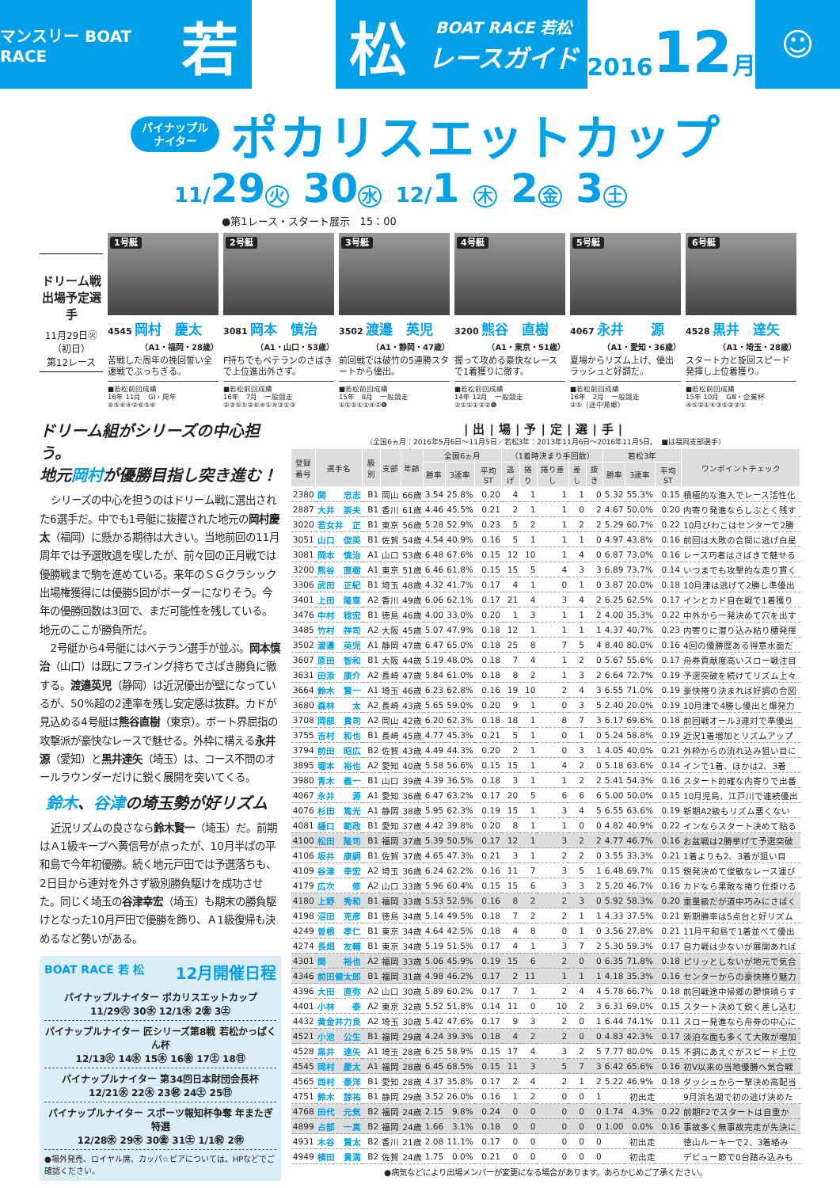マンスリー BOAT RACE
若 松
BOAT RACE 若松
レースガイド
2016 12 月
☺
パイナップル
ナイター
ポカリスエットカップ
11/29 火 30 水 12/1 木 2 金 3 土
●第1レース・スタート展示　15：00
ドリーム戦
出場予定選手
11月29日㊋
（初日）
第12レース
1号艇
4545 岡村　慶太
（A1・福岡・28歳）
苦戦した周年の挽回誓い全速戦でぶっちぎる。
■若松前回成績
16年 11月　GⅠ・周年
⑥⑤⑥④②⑥⑤⑥
2号艇
3081 岡本　慎治
（A1・山口・53歳）
F持ちでもベテランのさばきで上位進出外さず。
■若松前回成績
16年　7月　一般競走
②③⑤⑤②⑥④①④③①③
3号艇
3502 渡邉　英児
（A1・静岡・47歳）
前回戦では破竹の5連勝スタートから優出。
■若松前回成績
15年　8月　一般競走
①①①①①④②❻
4号艇
3200 熊谷　直樹
（A1・東京・51歳）
握って攻める豪快なレースで1着獲りに徹す。
■若松前回成績
14年 12月　一般競走
②①①①②②❺
5号艇
4067 永井　　源
（A1・愛知・36歳）
夏場からリズム上げ、優出ラッシュと好調だ。
■若松前回成績
16年　2月　一般競走
②⑤（途中帰郷）
6号艇
4528 黒井　達矢
（A1・埼玉・28歳）
スタート力と旋回スピード発揮し上位着獲り。
■若松前回成績
15年 10月　GⅢ・企業杯
④⑤②①④③⑤②②①
ドリーム組がシリーズの中心担う。
地元岡村が優勝目指し突き進む！
シリーズの中心を担うのはドリーム戦に選出された6選手だ。中でも1号艇に抜擢された地元の岡村慶太（福岡）に懸かる期待は大きい。当地前回の11月周年では予選敗退を喫したが、前々回の正月戦では優勝戦まで駒を進めている。来年のＳＧクラシック出場権獲得には優勝5回がボーダーになりそう。今年の優勝回数は3回で、まだ可能性を残している。地元のここが勝負所だ。
2号艇から4号艇にはベテラン選手が並ぶ。岡本慎治（山口）は既にフライング持ちでさばき勝負に徹する。渡邉英児（静岡）は近況優出が壁になっているが、50%超の2連率を残し安定感は抜群。カドが見込める4号艇は熊谷直樹（東京）。ボート界屈指の攻撃派が豪快なレースで魅せる。外枠に構える永井源（愛知）と黒井達矢（埼玉）は、コース不問のオールラウンダーだけに鋭く展開を突いてくる。
鈴木、谷津の埼玉勢が好リズム
近況リズムの良さなら鈴木賢一（埼玉）だ。前期はＡ1級キープへ黄信号が点ったが、10月半ばの平和島で今年初優勝。続く地元戸田では予選落ちも、2日目から連対を外さず級別勝負駆けを成功させた。同じく埼玉の谷津幸宏（埼玉）も期末の勝負駆けとなった10月戸田で優勝を飾り、Ａ1級復帰も決めるなど勢いがある。
BOAT RACE 若 松 12月開催日程
パイナップルナイター ポカリスエットカップ
11/29㊋ 30㊌ 12/1㊍ 2㊎ 3㊏
パイナップルナイター 匠シリーズ第8戦 若松かっぱくん杯
12/13㊋ 14㊌ 15㊍ 16㊎ 17㊏ 18㊐
パイナップルナイター 第34回日本財団会長杯
12/21㊌ 22㊍ 23㊗ 24㊏ 25㊐
パイナップルナイター スポーツ報知杯争奪 年またぎ特選
12/28㊌ 29㊍ 30㊎ 31㊏ 1/1㊗ 2㊡
●場外発売、ロイヤル席、カッパ☆ピアについては、HPなどでご確認ください。
|出|場|予|定|選|手|
（全国6ヵ月：2016年5月6日～11月5日／若松3年：2013年11月6日～2016年11月5日。　■は福岡支部選手）
| 登録 番号 | 選手名 | 級別 | 支部 | 年齢 | 全国6ヵ月 | | | （1着時決まり手回数） | | | | | 若松3年 | | | ワンポイントチェック |
| --- | --- | --- | --- | --- | --- | --- | --- | --- | --- | --- | --- | --- | --- | --- | --- | --- |
| | | | | | 勝率 | 3連率 | 平均ST | 逃げ | 捲り | 捲り差し | 差し | 抜き | 勝率 | 3連率 | 平均ST | |
| 2380 | 関 忠志 | B1 | 岡山 | 66歳 | 3.54 | 25.8% | 0.20 | 4 | 1 | 1 | 1 | 0 | 5.32 | 55.3% | 0.15 | 積極的な進入でレース活性化 |
| 2887 | 大井 崇夫 | B1 | 香川 | 61歳 | 4.46 | 45.5% | 0.21 | 2 | 1 | 1 | 0 | 2 | 4.67 | 50.0% | 0.20 | 内寄り発進ならしぶとく残す |
| 3020 | 若女井 正 | B1 | 東京 | 56歳 | 5.28 | 52.9% | 0.23 | 5 | 2 | 1 | 2 | 2 | 5.29 | 60.7% | 0.22 | 10月びわこはセンターで2勝 |
| 3051 | 山口 俊英 | B1 | 佐賀 | 54歳 | 4.54 | 40.9% | 0.16 | 5 | 1 | 1 | 1 | 0 | 4.97 | 43.8% | 0.16 | 前回は大敗の合間に逃げ白星 |
| 3081 | 岡本 慎治 | A1 | 山口 | 53歳 | 6.48 | 67.6% | 0.15 | 12 | 10 | 1 | 4 | 0 | 6.87 | 73.0% | 0.16 | レース巧者はさばきで魅せる |
| 3200 | 熊谷 直樹 | A1 | 東京 | 51歳 | 6.46 | 61.8% | 0.15 | 15 | 5 | 4 | 3 | 3 | 6.89 | 73.7% | 0.14 | いつまでも攻撃的な走り貫く |
| 3306 | 武田 正紀 | B1 | 埼玉 | 48歳 | 4.32 | 41.7% | 0.17 | 4 | 1 | 0 | 1 | 0 | 3.87 | 20.0% | 0.18 | 10月津は逃げて2勝し準優出 |
| 3401 | 上田 隆章 | A2 | 香川 | 49歳 | 6.06 | 62.1% | 0.17 | 21 | 4 | 3 | 4 | 2 | 6.25 | 62.5% | 0.17 | インとカド自在戦で1着獲り |
| 3476 | 中村 稔宏 | B1 | 徳島 | 46歳 | 4.00 | 33.0% | 0.20 | 1 | 3 | 1 | 1 | 2 | 4.00 | 35.3% | 0.22 | 中外から一発決めて穴を出す |
| 3485 | 竹村 祥司 | A2 | 大阪 | 45歳 | 5.07 | 47.9% | 0.18 | 12 | 1 | 1 | 1 | 1 | 4.37 | 40.7% | 0.23 | 内寄りに潜り込み粘り腰発揮 |
| 3502 | 渡邉 英児 | A1 | 静岡 | 47歳 | 6.47 | 65.0% | 0.18 | 25 | 8 | 7 | 5 | 4 | 8.40 | 80.0% | 0.16 | 4回の優勝歴ある得意水面だ |
| 3607 | 原田 智和 | B1 | 大阪 | 44歳 | 5.19 | 48.0% | 0.18 | 7 | 4 | 1 | 2 | 0 | 5.67 | 55.6% | 0.17 | 舟券貢献度高いスロー戦注目 |
| 3631 | 田添 康介 | A2 | 長崎 | 47歳 | 5.84 | 61.0% | 0.18 | 8 | 2 | 1 | 3 | 2 | 6.64 | 72.7% | 0.19 | 予選突破を続けてリズム上々 |
| 3664 | 鈴木 賢一 | A1 | 埼玉 | 46歳 | 6.23 | 62.8% | 0.16 | 19 | 10 | 2 | 4 | 3 | 6.55 | 71.0% | 0.19 | 豪快捲り決まれば好調の合図 |
| 3680 | 森林 太 | A2 | 長崎 | 43歳 | 5.65 | 59.0% | 0.20 | 9 | 1 | 0 | 3 | 5 | 2.40 | 20.0% | 0.19 | 10月津で4勝し優出と爆発力 |
| 3708 | 岡部 貴司 | A2 | 岡山 | 42歳 | 6.20 | 62.3% | 0.18 | 18 | 1 | 8 | 7 | 3 | 6.17 | 69.6% | 0.18 | 前回戦オール3連対で準優出 |
| 3755 | 吉村 和也 | B1 | 長崎 | 45歳 | 4.77 | 45.3% | 0.21 | 5 | 1 | 0 | 1 | 0 | 5.24 | 58.8% | 0.19 | 近況1着増加とリズムアップ |
| 3794 | 前田 昭広 | B2 | 佐賀 | 43歳 | 4.49 | 44.3% | 0.20 | 2 | 1 | 0 | 3 | 1 | 4.05 | 40.0% | 0.21 | 外枠からの流れ込み狙い目に |
| 3895 | 堀本 裕也 | A2 | 愛知 | 40歳 | 5.58 | 56.6% | 0.15 | 15 | 1 | 4 | 2 | 0 | 5.18 | 63.6% | 0.14 | インで1着、ほかは2、3着 |
| 3980 | 青木 義一 | B1 | 山口 | 39歳 | 4.39 | 36.5% | 0.18 | 3 | 1 | 1 | 2 | 2 | 5.41 | 54.3% | 0.16 | スタート的確な内寄りで出番 |
| 4067 | 永井 源 | A1 | 愛知 | 36歳 | 6.47 | 63.2% | 0.17 | 20 | 5 | 6 | 6 | 6 | 5.00 | 50.0% | 0.15 | 10月児島、江戸川で連続優出 |
| 4076 | 杉田 篤光 | A1 | 静岡 | 38歳 | 5.95 | 62.3% | 0.19 | 15 | 1 | 3 | 4 | 5 | 6.55 | 63.6% | 0.19 | 新期A2級もリズム悪くない |
| 4081 | 樋口 範政 | B1 | 愛知 | 37歳 | 4.42 | 39.8% | 0.20 | 8 | 1 | 1 | 0 | 0 | 4.82 | 40.9% | 0.22 | インならスタート決めて粘る |
| 4100 | 松田 隆司 | B1 | 福岡 | 37歳 | 5.39 | 50.5% | 0.17 | 12 | 1 | 3 | 2 | 2 | 4.77 | 46.7% | 0.16 | お盆戦は2勝挙げて予選突破 |
| 4106 | 坂井 康嗣 | B1 | 佐賀 | 37歳 | 4.65 | 47.3% | 0.21 | 3 | 1 | 2 | 2 | 0 | 3.55 | 33.3% | 0.21 | 1着よりも2、3着が狙い目 |
| 4109 | 谷津 幸宏 | A2 | 埼玉 | 36歳 | 6.24 | 62.2% | 0.16 | 11 | 7 | 3 | 5 | 1 | 6.48 | 69.7% | 0.15 | 鋭発決めて俊敏なレース運び |
| 4179 | 広次 修 | A2 | 山口 | 33歳 | 5.96 | 60.4% | 0.15 | 15 | 6 | 3 | 3 | 2 | 5.20 | 46.7% | 0.16 | カドなら果敢な捲り仕掛ける |
| 4180 | 上野 秀和 | B1 | 福岡 | 33歳 | 5.53 | 52.5% | 0.16 | 8 | 2 | 2 | 3 | 0 | 5.92 | 58.3% | 0.20 | 重量級だが道中巧みにさばく |
| 4198 | 沼田 克彦 | B1 | 徳島 | 34歳 | 5.14 | 49.5% | 0.18 | 7 | 2 | 2 | 1 | 1 | 4.33 | 37.5% | 0.21 | 新期勝率は5点台と好リズム |
| 4249 | 曽根 孝仁 | B1 | 東京 | 34歳 | 4.64 | 42.5% | 0.18 | 4 | 8 | 0 | 1 | 0 | 3.56 | 27.8% | 0.21 | 11月平和島で1着並べて優出 |
| 4274 | 長畑 友輔 | B1 | 東京 | 34歳 | 5.19 | 51.5% | 0.17 | 4 | 1 | 3 | 7 | 2 | 5.30 | 59.3% | 0.17 | 自力戦は少ないが展開あれば |
| 4301 | 関 裕也 | A2 | 福岡 | 33歳 | 5.06 | 45.9% | 0.19 | 15 | 6 | 2 | 0 | 0 | 6.35 | 71.8% | 0.18 | ピリッとしないが地元で気合 |
| 4346 | 前田健太郎 | B1 | 福岡 | 31歳 | 4.98 | 46.2% | 0.17 | 2 | 11 | 1 | 1 | 1 | 4.18 | 35.3% | 0.16 | センターからの豪快捲り魅力 |
| 4396 | 大田 直弥 | A2 | 山口 | 30歳 | 5.89 | 60.2% | 0.17 | 7 | 1 | 2 | 4 | 4 | 5.78 | 66.7% | 0.18 | 前回戦途中帰郷の鬱憤晴らす |
| 4401 | 小林 泰 | A2 | 東京 | 32歳 | 5.52 | 51.8% | 0.14 | 11 | 0 | 10 | 2 | 3 | 6.31 | 69.0% | 0.15 | スタート決めて鋭く差し込む |
| 4432 | 黄金井力良 | A2 | 埼玉 | 30歳 | 5.42 | 47.6% | 0.17 | 9 | 3 | 2 | 0 | 1 | 6.44 | 74.1% | 0.11 | スロー発進なら舟券の中心に |
| 4521 | 小池 公生 | B1 | 福岡 | 29歳 | 4.24 | 39.3% | 0.18 | 4 | 2 | 2 | 0 | 0 | 4.83 | 42.3% | 0.17 | 淡泊な面も多くて大敗が増加 |
| 4528 | 黒井 達矢 | A1 | 埼玉 | 28歳 | 6.25 | 58.9% | 0.15 | 17 | 4 | 3 | 2 | 5 | 7.77 | 80.0% | 0.15 | 不調にあえぐがスピード上位 |
| 4545 | 岡村 慶太 | A1 | 福岡 | 28歳 | 6.45 | 68.5% | 0.15 | 11 | 3 | 5 | 7 | 3 | 6.42 | 65.6% | 0.16 | 初V以来の当地優勝へ気合戦 |
| 4565 | 西村 豪洋 | B1 | 愛知 | 28歳 | 4.37 | 35.8% | 0.17 | 2 | 4 | 2 | 1 | 2 | 5.22 | 46.9% | 0.18 | ダッシュから一撃決め高配当 |
| 4751 | 鈴木 諒祐 | B1 | 静岡 | 29歳 | 3.52 | 26.0% | 0.16 | 1 | 2 | 0 | 0 | 1 | 初出走 | | | 9月浜名湖で初の逃げ決めた |
| 4768 | 田代 元気 | B2 | 福岡 | 24歳 | 2.15 | 9.8% | 0.24 | 0 | 0 | 0 | 0 | 0 | 1.74 | 4.3% | 0.22 | 前期F2でスタートは自重か |
| 4899 | 占部 一真 | B2 | 福岡 | 24歳 | 1.66 | 3.1% | 0.18 | 0 | 0 | 0 | 0 | 0 | 1.00 | 0.0% | 0.16 | 事故多く無事故完走が先決に |
| 4931 | 木谷 賢太 | B2 | 香川 | 21歳 | 2.08 | 11.1% | 0.17 | 0 | 0 | 0 | 0 | 0 | 初出走 | | | 徳山ルーキーで2、3着絡み |
| 4949 | 横田 貴満 | B2 | 佐賀 | 24歳 | 1.75 | 0.0% | 0.21 | 0 | 0 | 0 | 0 | 0 | 初出走 | | | デビュー節で0台踏み込みも |
●病気などにより出場メンバーが変更になる場合があります。あらかじめご了承ください。